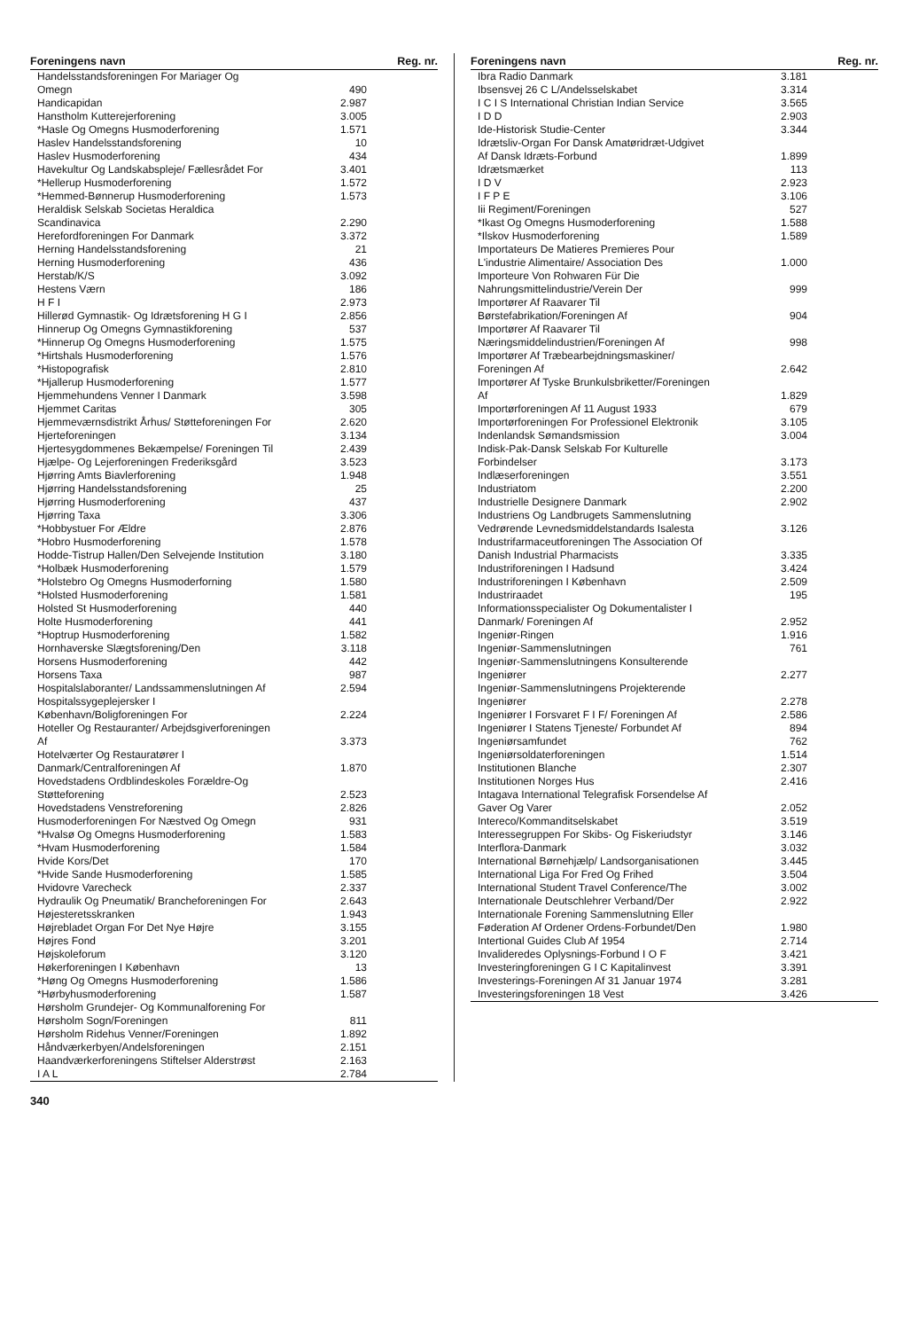| Foreningens navn | Reg. nr. |
| --- | --- |
| Handelsstandsforeningen For Mariager Og Omegn | 490 |
| Handicapidan | 2.987 |
| Hanstholm Kutterejerforening | 3.005 |
| *Hasle Og Omegns Husmoderforening | 1.571 |
| Haslev Handelsstandsforening | 10 |
| Haslev Husmoderforening | 434 |
| Havekultur Og Landskabspleje/ Fællesrådet For | 3.401 |
| *Hellerup Husmoderforening | 1.572 |
| *Hemmed-Bønnerup Husmoderforening | 1.573 |
| Heraldisk Selskab Societas Heraldica Scandinavica | 2.290 |
| Herefordforeningen For Danmark | 3.372 |
| Herning Handelsstandsforening | 21 |
| Herning Husmoderforening | 436 |
| Herstab/K/S | 3.092 |
| Hestens Værn | 186 |
| H F I | 2.973 |
| Hillerød Gymnastik- Og Idrætsforening H G I | 2.856 |
| Hinnerup Og Omegns Gymnastikforening | 537 |
| *Hinnerup Og Omegns Husmoderforening | 1.575 |
| *Hirtshals Husmoderforening | 1.576 |
| *Histopografisk | 2.810 |
| *Hjallerup Husmoderforening | 1.577 |
| Hjemmehundens Venner I Danmark | 3.598 |
| Hjemmet Caritas | 305 |
| Hjemmeværnsdistrikt Århus/ Støtteforeningen For | 2.620 |
| Hjerteforeningen | 3.134 |
| Hjertesygdommenes Bekæmpelse/ Foreningen Til | 2.439 |
| Hjælpe- Og Lejerforeningen Frederiksgård | 3.523 |
| Hjørring Amts Biavlerforening | 1.948 |
| Hjørring Handelsstandsforening | 25 |
| Hjørring Husmoderforening | 437 |
| Hjørring Taxa | 3.306 |
| *Hobbystuer For Ældre | 2.876 |
| *Hobro Husmoderforening | 1.578 |
| Hodde-Tistrup Hallen/Den Selvejende Institution | 3.180 |
| *Holbæk Husmoderforening | 1.579 |
| *Holstebro Og Omegns Husmoderforning | 1.580 |
| *Holsted Husmoderforening | 1.581 |
| Holsted St Husmoderforening | 440 |
| Holte Husmoderforening | 441 |
| *Hoptrup Husmoderforening | 1.582 |
| Hornhaverske Slægtsforening/Den | 3.118 |
| Horsens Husmoderforening | 442 |
| Horsens Taxa | 987 |
| Hospitalslaboranter/ Landssammenslutningen Af | 2.594 |
| Hospitalssygeplejersker I København/Boligforeningen For | 2.224 |
| Hoteller Og Restauranter/ Arbejdsgiverforeningen Af | 3.373 |
| Hotelværter Og Restauratører I Danmark/Centralforeningen Af | 1.870 |
| Hovedstadens Ordblindeskoles Forældre-Og Støtteforening | 2.523 |
| Hovedstadens Venstreforening | 2.826 |
| Husmoderforeningen For Næstved Og Omegn | 931 |
| *Hvalsø Og Omegns Husmoderforening | 1.583 |
| *Hvam Husmoderforening | 1.584 |
| Hvide Kors/Det | 170 |
| *Hvide Sande Husmoderforening | 1.585 |
| Hvidovre Varecheck | 2.337 |
| Hydraulik Og Pneumatik/ Brancheforeningen For | 2.643 |
| Højesteretsskranken | 1.943 |
| Højrebladet Organ For Det Nye Højre | 3.155 |
| Højres Fond | 3.201 |
| Højskoleforum | 3.120 |
| Høkerforeningen I København | 13 |
| *Høng Og Omegns Husmoderforening | 1.586 |
| *Hørbyhusmoderforening | 1.587 |
| Hørsholm Grundejer- Og Kommunalforening For Hørsholm Sogn/Foreningen | 811 |
| Hørsholm Ridehus Venner/Foreningen | 1.892 |
| Håndværkerbyen/Andelsforeningen | 2.151 |
| Haandværkerforeningens Stiftelser Alderstrøst | 2.163 |
| I A L | 2.784 |
| Foreningens navn | Reg. nr. |
| --- | --- |
| Ibra Radio Danmark | 3.181 |
| Ibsensvej 26 C L/Andelsselskabet | 3.314 |
| I C I S International Christian Indian Service | 3.565 |
| I D D | 2.903 |
| Ide-Historisk Studie-Center | 3.344 |
| Idrætsliv-Organ For Dansk Amatøridræt-Udgivet Af Dansk Idræts-Forbund | 1.899 |
| Idrætsmærket | 113 |
| I D V | 2.923 |
| I F P E | 3.106 |
| Iii Regiment/Foreningen | 527 |
| *Ikast Og Omegns Husmoderforening | 1.588 |
| *Ilskov Husmoderforening | 1.589 |
| Importateurs De Matieres Premieres Pour L'industrie Alimentaire/ Association Des | 1.000 |
| Importeure Von Rohwaren Für Die Nahrungsmittelindustrie/Verein Der | 999 |
| Importører Af Raavarer Til Børstefabrikation/Foreningen Af | 904 |
| Importører Af Raavarer Til Næringsmiddelindustrien/Foreningen Af | 998 |
| Importører Af Træbearbejdningsmaskiner/ Foreningen Af | 2.642 |
| Importører Af Tyske Brunkulsbriketter/Foreningen Af | 1.829 |
| Importørforeningen Af 11 August 1933 | 679 |
| Importørforeningen For Professionel Elektronik | 3.105 |
| Indenlandsk Sømandsmission | 3.004 |
| Indisk-Pak-Dansk Selskab For Kulturelle Forbindelser | 3.173 |
| Indlæserforeningen | 3.551 |
| Industriatom | 2.200 |
| Industrielle Designere Danmark | 2.902 |
| Industriens Og Landbrugets Sammenslutning Vedrørende Levnedsmiddelstandards Isalesta | 3.126 |
| Industrifarmaceutforeningen The Association Of Danish Industrial Pharmacists | 3.335 |
| Industriforeningen I Hadsund | 3.424 |
| Industriforeningen I København | 2.509 |
| Industriraadet | 195 |
| Informationsspecialister Og Dokumentalister I Danmark/ Foreningen Af | 2.952 |
| Ingeniør-Ringen | 1.916 |
| Ingeniør-Sammenslutningen | 761 |
| Ingeniør-Sammenslutningens Konsulterende Ingeniører | 2.277 |
| Ingeniør-Sammenslutningens Projekterende Ingeniører | 2.278 |
| Ingeniører I Forsvaret F I F/ Foreningen Af | 2.586 |
| Ingeniører I Statens Tjeneste/ Forbundet Af | 894 |
| Ingeniørsamfundet | 762 |
| Ingeniørsoldaterforeningen | 1.514 |
| Institutionen Blanche | 2.307 |
| Institutionen Norges Hus | 2.416 |
| Intagava International Telegrafisk Forsendelse Af Gaver Og Varer | 2.052 |
| Intereco/Kommanditselskabet | 3.519 |
| Interessegruppen For Skibs- Og Fiskeriudstyr | 3.146 |
| Interflora-Danmark | 3.032 |
| International Børnehjælp/ Landsorganisationen | 3.445 |
| International Liga For Fred Og Frihed | 3.504 |
| International Student Travel Conference/The | 3.002 |
| Internationale Deutschlehrer Verband/Der | 2.922 |
| Internationale Forening Sammenslutning Eller Føderation Af Ordener Ordens-Forbundet/Den | 1.980 |
| Intertional Guides Club Af 1954 | 2.714 |
| Invalideredes Oplysnings-Forbund I O F | 3.421 |
| Investeringforeningen G I C Kapitalinvest | 3.391 |
| Investerings-Foreningen Af 31 Januar 1974 | 3.281 |
| Investeringsforeningen 18 Vest | 3.426 |
340